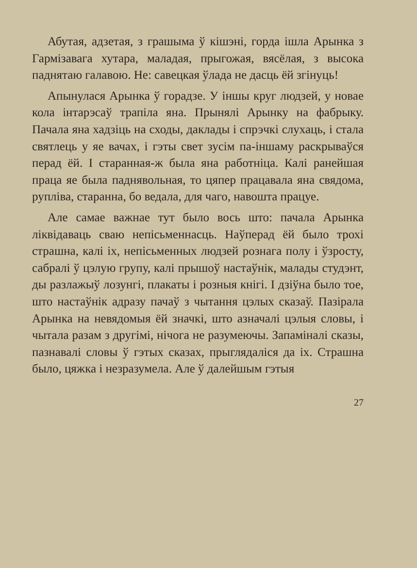Абутая, адзетая, з грашыма ў кішэні, горда ішла Арынка з Гармізавага хутара, маладая, прыгожая, вясёлая, з высока паднятаю галавою. Не: савецкая ўлада не дасць ёй згінуць!
Апынулася Арынка ў горадзе. У іншы круг людзей, у новае кола інтарэсаў трапіла яна. Прынялі Арынку на фабрыку. Пачала яна хадзіць на сходы, даклады і спрэчкі слухаць, і стала святлець у яе вачах, і гэты свет зусім па-іншаму раскрываўся перад ёй. І старанная-ж была яна работніца. Калі ранейшая праца яе была паднявольная, то цяпер працавала яна свядома, рупліва, старанна, бо ведала, для чаго, навошта працуе.
Але самае важнае тут было вось што: пачала Арынка ліквідаваць сваю непісьменнасць. Наўперад ёй было трохі страшна, калі іх, непісьменных людзей рознага полу і ўзросту, сабралі ў цэлую групу, калі прышоў настаўнік, малады студэнт, ды разлажыў лозунгі, плакаты і розныя кнігі. І дзіўна было тое, што настаўнік адразу пачаў з чытання цэлых сказаў. Пазірала Арынка на невядомыя ёй значкі, што азначалі цэлыя словы, і чытала разам з другімі, нічога не разумеючы. Запаміналі сказы, пазнавалі словы ў гэтых сказах, прыглядаліся да іх. Страшна было, цяжка і незразумела. Але ў далейшым гэтыя
27